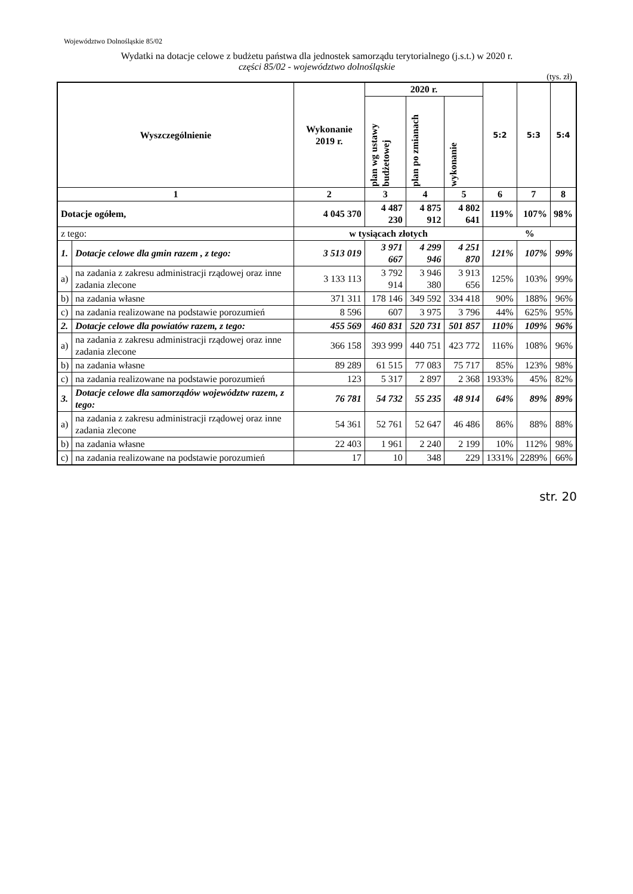Województwo Dolnośląskie 85/02
Wydatki na dotacje celowe z budżetu państwa dla jednostek samorządu terytorialnego (j.s.t.) w 2020 r.
części 85/02 - województwo dolnośląskie
(tys. zł)
| Wyszczególnienie | | Wykonanie 2019 r. | 2020 r. | | | 5:2 | 5:3 | 5:4 |
| --- | --- | --- | --- | --- | --- | --- | --- | --- |
| | | | plan wg ustawy budżetowej | plan po zmianach | wykonanie | | | |
| 1 | | 2 | 3 | 4 | 5 | 6 | 7 | 8 |
| Dotacje ogółem, | | 4 045 370 | 4 487 230 | 4 875 912 | 4 802 641 | 119% | 107% | 98% |
| z tego: | | w tysiącach złotych | | | | % | | |
| 1. | Dotacje celowe dla gmin razem , z tego: | 3 513 019 | 3 971 667 | 4 299 946 | 4 251 870 | 121% | 107% | 99% |
| a) | na zadania z zakresu administracji rządowej oraz inne zadania zlecone | 3 133 113 | 3 792 914 | 3 946 380 | 3 913 656 | 125% | 103% | 99% |
| b) | na zadania własne | 371 311 | 178 146 | 349 592 | 334 418 | 90% | 188% | 96% |
| c) | na zadania realizowane na podstawie porozumień | 8 596 | 607 | 3 975 | 3 796 | 44% | 625% | 95% |
| 2. | Dotacje celowe dla powiatów razem, z tego: | 455 569 | 460 831 | 520 731 | 501 857 | 110% | 109% | 96% |
| a) | na zadania z zakresu administracji rządowej oraz inne zadania zlecone | 366 158 | 393 999 | 440 751 | 423 772 | 116% | 108% | 96% |
| b) | na zadania własne | 89 289 | 61 515 | 77 083 | 75 717 | 85% | 123% | 98% |
| c) | na zadania realizowane na podstawie porozumień | 123 | 5 317 | 2 897 | 2 368 | 1933% | 45% | 82% |
| 3. | Dotacje celowe dla samorządów województw razem, z tego: | 76 781 | 54 732 | 55 235 | 48 914 | 64% | 89% | 89% |
| a) | na zadania z zakresu administracji rządowej oraz inne zadania zlecone | 54 361 | 52 761 | 52 647 | 46 486 | 86% | 88% | 88% |
| b) | na zadania własne | 22 403 | 1 961 | 2 240 | 2 199 | 10% | 112% | 98% |
| c) | na zadania realizowane na podstawie porozumień | 17 | 10 | 348 | 229 | 1331% | 2289% | 66% |
str. 20